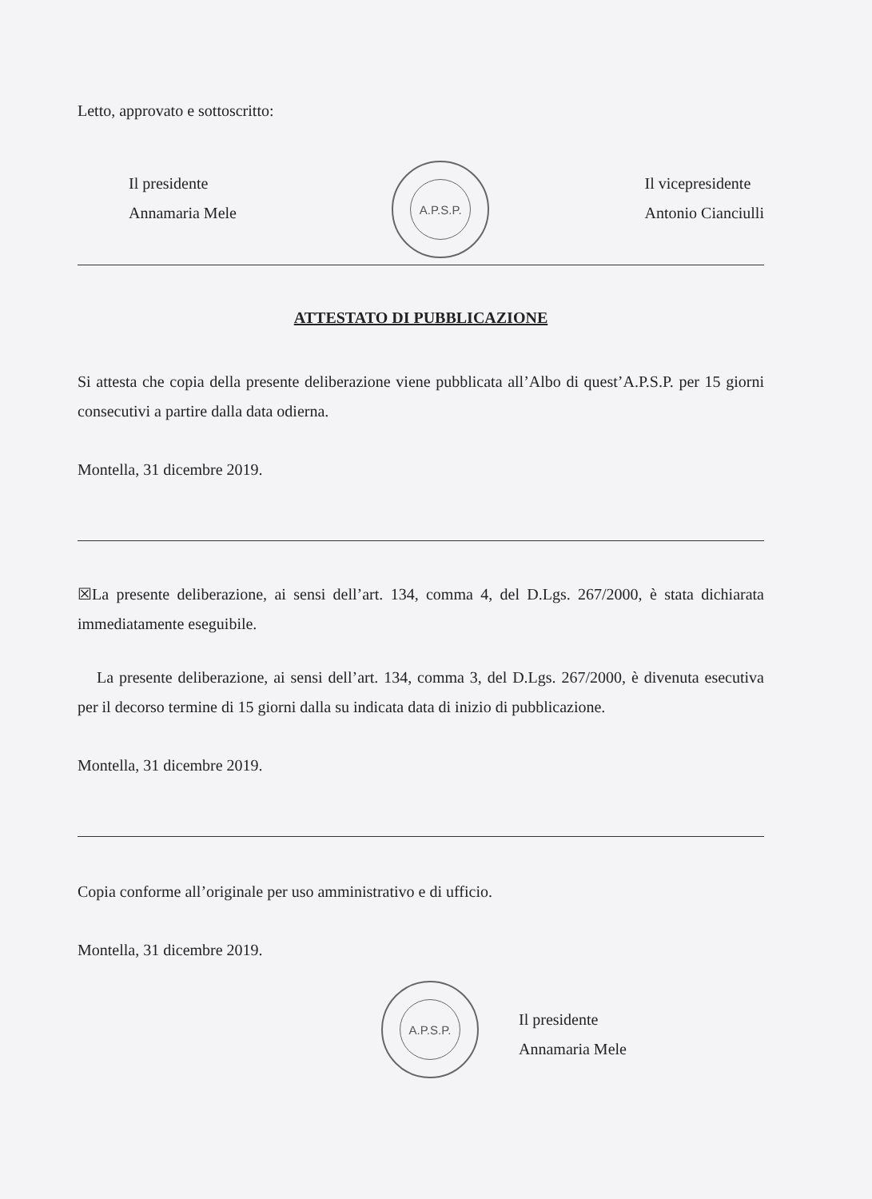Letto, approvato e sottoscritto:
Il presidente
Annamaria Mele
A.P.S.P.
Il vicepresidente
Antonio Cianciulli
ATTESTATO DI PUBBLICAZIONE
Si attesta che copia della presente deliberazione viene pubblicata all’Albo di quest’A.P.S.P. per 15 giorni consecutivi a partire dalla data odierna.
Montella, 31 dicembre 2019.
☒La presente deliberazione, ai sensi dell’art. 134, comma 4, del D.Lgs. 267/2000, è stata dichiarata immediatamente eseguibile.
La presente deliberazione, ai sensi dell’art. 134, comma 3, del D.Lgs. 267/2000, è divenuta esecutiva per il decorso termine di 15 giorni dalla su indicata data di inizio di pubblicazione.
Montella, 31 dicembre 2019.
Copia conforme all’originale per uso amministrativo e di ufficio.
Montella, 31 dicembre 2019.
A.P.S.P.
Il presidente
Annamaria Mele